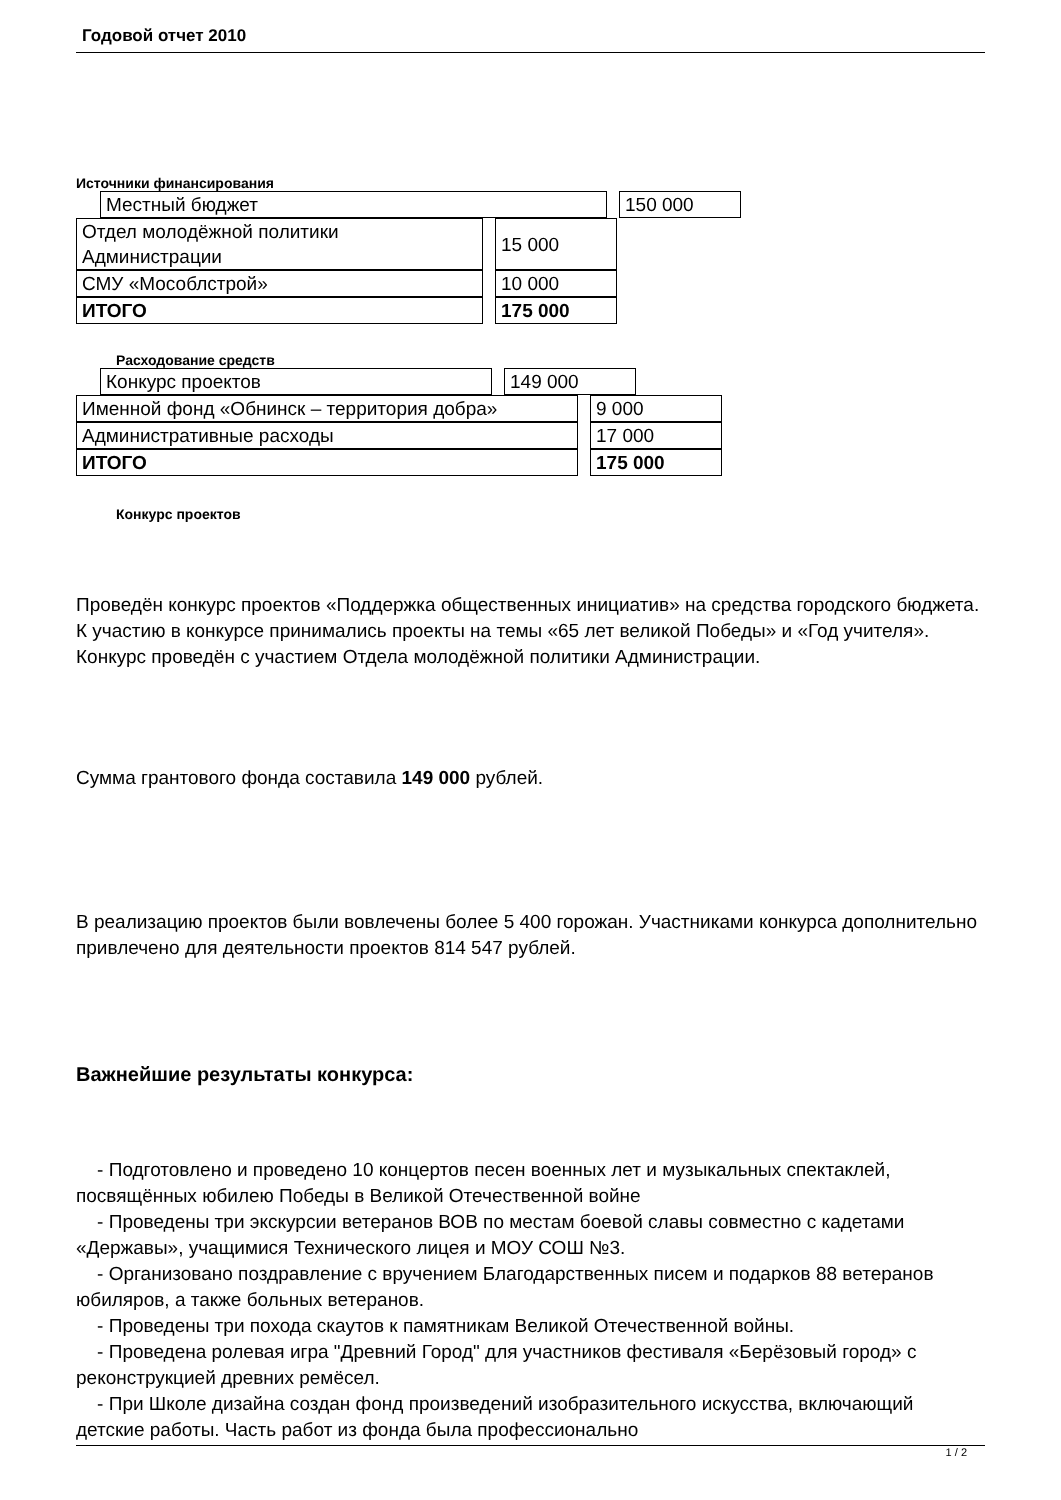Годовой отчет 2010
Источники финансирования
| Местный бюджет | 150 000 |
| Отдел молодёжной политики Администрации | 15 000 |
| СМУ «Мособлстрой» | 10 000 |
| ИТОГО | 175 000 |
Расходование средств
| Конкурс проектов | 149 000 |
| Именной фонд «Обнинск – территория добра» | 9 000 |
| Административные расходы | 17 000 |
| ИТОГО | 175 000 |
Конкурс проектов
Проведён конкурс проектов «Поддержка общественных инициатив» на средства городского бюджета.
К участию в конкурсе принимались проекты на темы «65 лет великой Победы» и «Год учителя».
Конкурс проведён с участием Отдела молодёжной политики Администрации.
Сумма грантового фонда составила 149 000 рублей.
В реализацию проектов были вовлечены более 5 400 горожан. Участниками конкурса дополнительно привлечено для деятельности проектов 814 547 рублей.
Важнейшие результаты конкурса:
- Подготовлено и проведено 10 концертов песен военных лет и музыкальных спектаклей, посвящённых юбилею Победы в Великой Отечественной войне
- Проведены три экскурсии ветеранов ВОВ по местам боевой славы совместно с кадетами «Державы», учащимися Технического лицея и МОУ СОШ №3.
- Организовано поздравление с вручением Благодарственных писем и подарков 88 ветеранов юбиляров, а также больных ветеранов.
- Проведены три похода скаутов к памятникам Великой Отечественной войны.
- Проведена ролевая игра "Древний Город" для участников фестиваля «Берёзовый город» с реконструкцией древних ремёсел.
- При Школе дизайна создан фонд произведений изобразительного искусства, включающий детские работы. Часть работ из фонда была профессионально
1 / 2